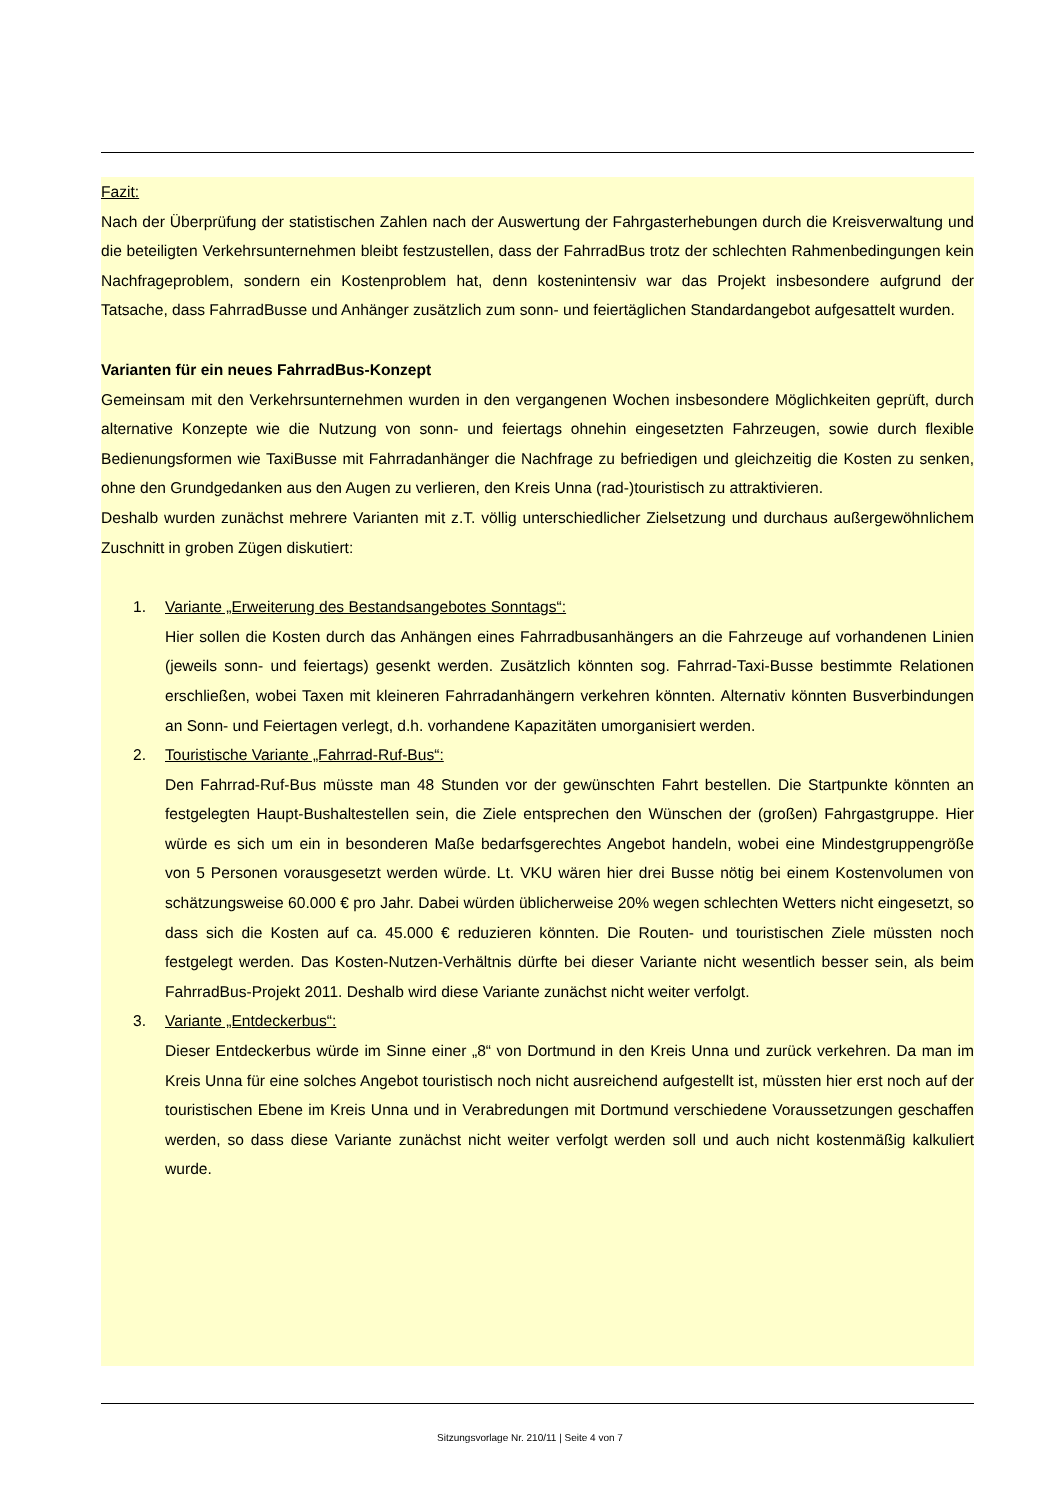Fazit:
Nach der Überprüfung der statistischen Zahlen nach der Auswertung der Fahrgasterhebungen durch die Kreisverwaltung und die beteiligten Verkehrsunternehmen bleibt festzustellen, dass der FahrradBus trotz der schlechten Rahmenbedingungen kein Nachfrageproblem, sondern ein Kostenproblem hat, denn kostenintensiv war das Projekt insbesondere aufgrund der Tatsache, dass FahrradBusse und Anhänger zusätzlich zum sonn- und feiertäglichen Standardangebot aufgesattelt wurden.
Varianten für ein neues FahrradBus-Konzept
Gemeinsam mit den Verkehrsunternehmen wurden in den vergangenen Wochen insbesondere Möglichkeiten geprüft, durch alternative Konzepte wie die Nutzung von sonn- und feiertags ohnehin eingesetzten Fahrzeugen, sowie durch flexible Bedienungsformen wie TaxiBusse mit Fahrradanhänger die Nachfrage zu befriedigen und gleichzeitig die Kosten zu senken, ohne den Grundgedanken aus den Augen zu verlieren, den Kreis Unna (rad-)touristisch zu attraktivieren.
Deshalb wurden zunächst mehrere Varianten mit z.T. völlig unterschiedlicher Zielsetzung und durchaus außergewöhnlichem Zuschnitt in groben Zügen diskutiert:
1. Variante „Erweiterung des Bestandsangebotes Sonntags“:
Hier sollen die Kosten durch das Anhängen eines Fahrradbusanhängers an die Fahrzeuge auf vorhandenen Linien (jeweils sonn- und feiertags) gesenkt werden. Zusätzlich könnten sog. Fahrrad-Taxi-Busse bestimmte Relationen erschließen, wobei Taxen mit kleineren Fahrradanhängern verkehren könnten. Alternativ könnten Busverbindungen an Sonn- und Feiertagen verlegt, d.h. vorhandene Kapazitäten umorganisiert werden.
2. Touristische Variante „Fahrrad-Ruf-Bus“:
Den Fahrrad-Ruf-Bus müsste man 48 Stunden vor der gewünschten Fahrt bestellen. Die Startpunkte könnten an festgelegten Haupt-Bushaltestellen sein, die Ziele entsprechen den Wünschen der (großen) Fahrgastgruppe. Hier würde es sich um ein in besonderen Maße bedarfsgerechtes Angebot handeln, wobei eine Mindestgruppengröße von 5 Personen vorausgesetzt werden würde. Lt. VKU wären hier drei Busse nötig bei einem Kostenvolumen von schätzungsweise 60.000 € pro Jahr. Dabei würden üblicherweise 20% wegen schlechten Wetters nicht eingesetzt, so dass sich die Kosten auf ca. 45.000 € reduzieren könnten. Die Routen- und touristischen Ziele müssten noch festgelegt werden. Das Kosten-Nutzen-Verhältnis dürfte bei dieser Variante nicht wesentlich besser sein, als beim FahrradBus-Projekt 2011. Deshalb wird diese Variante zunächst nicht weiter verfolgt.
3. Variante „Entdeckerbus“:
Dieser Entdeckerbus würde im Sinne einer „8“ von Dortmund in den Kreis Unna und zurück verkehren. Da man im Kreis Unna für eine solches Angebot touristisch noch nicht ausreichend aufgestellt ist, müssten hier erst noch auf der touristischen Ebene im Kreis Unna und in Verabredungen mit Dortmund verschiedene Voraussetzungen geschaffen werden, so dass diese Variante zunächst nicht weiter verfolgt werden soll und auch nicht kostenmäßig kalkuliert wurde.
Sitzungsvorlage Nr. 210/11 | Seite 4 von 7